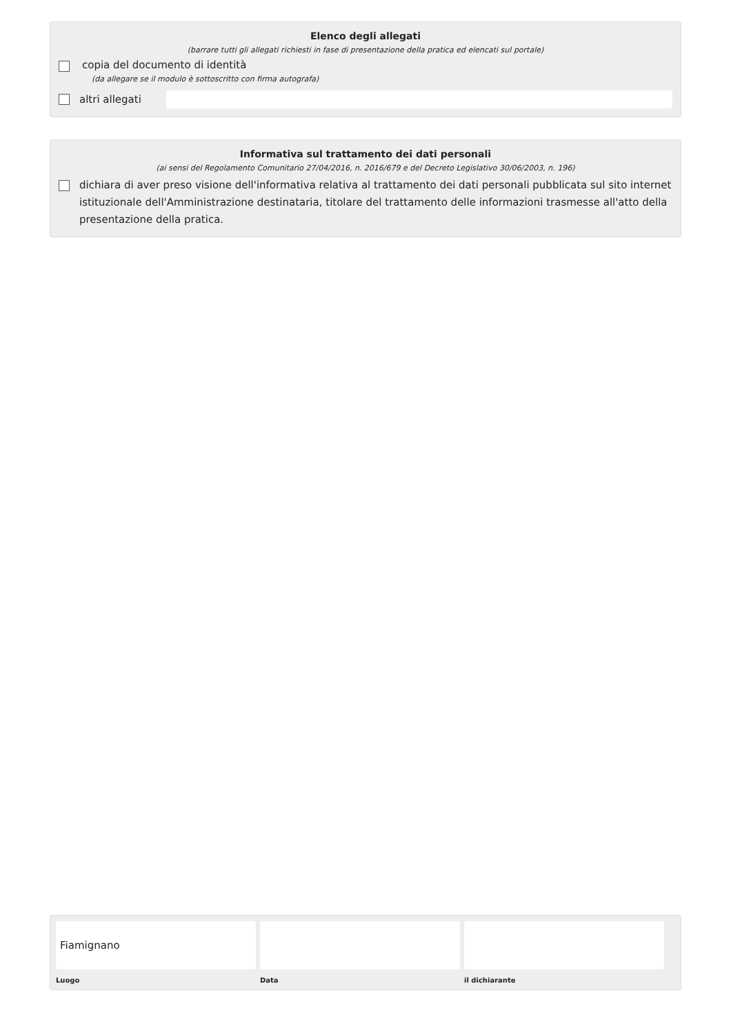Elenco degli allegati
(barrare tutti gli allegati richiesti in fase di presentazione della pratica ed elencati sul portale)
copia del documento di identità
(da allegare se il modulo è sottoscritto con firma autografa)
altri allegati
Informativa sul trattamento dei dati personali
(ai sensi del Regolamento Comunitario 27/04/2016, n. 2016/679 e del Decreto Legislativo 30/06/2003, n. 196)
dichiara di aver preso visione dell'informativa relativa al trattamento dei dati personali pubblicata sul sito internet istituzionale dell'Amministrazione destinataria, titolare del trattamento delle informazioni trasmesse all'atto della presentazione della pratica.
Fiamignano
Luogo
Data il dichiarante